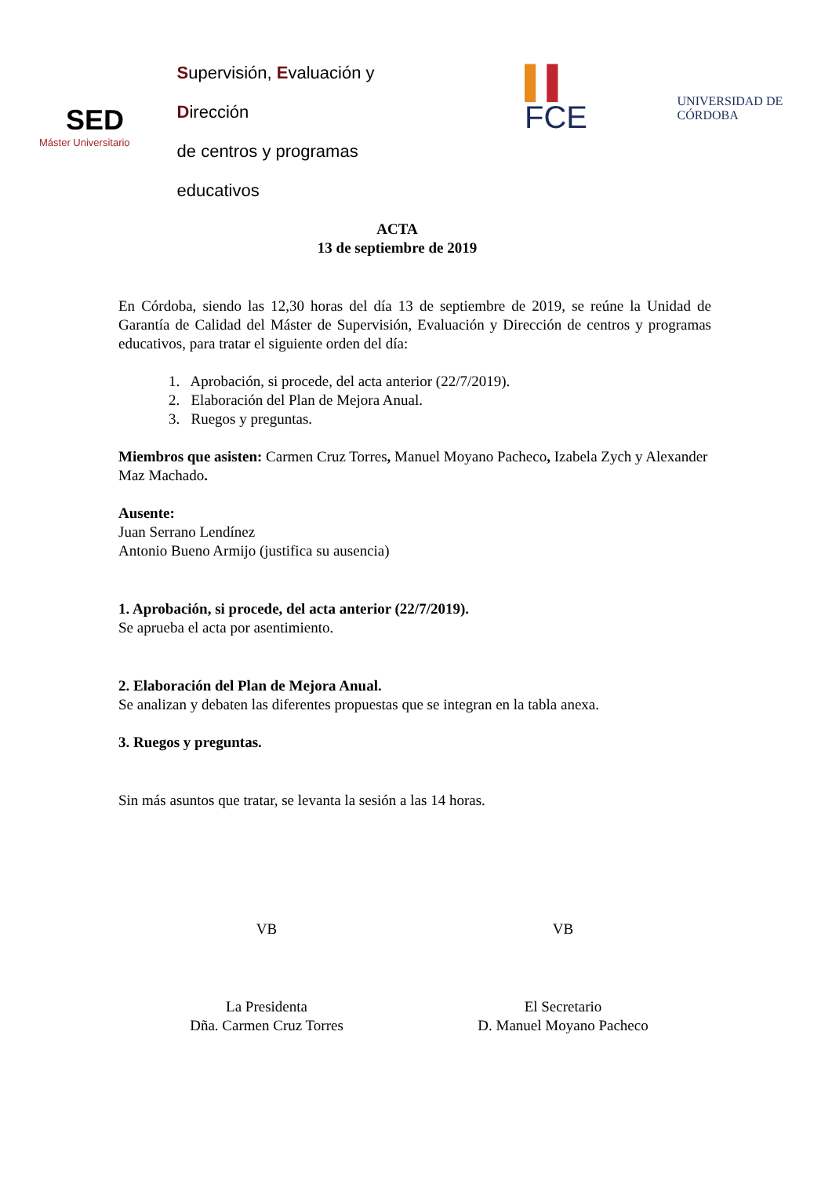SED
Máster Universitario
Supervisión, Evaluación y Dirección
de centros y programas educativos
▌▌ FCE
UNIVERSIDAD DE CÓRDOBA
ACTA
13 de septiembre de 2019
En Córdoba, siendo las 12,30 horas del día 13 de septiembre de 2019, se reúne la Unidad de Garantía de Calidad del Máster de Supervisión, Evaluación y Dirección de centros y programas educativos, para tratar el siguiente orden del día:
1. Aprobación, si procede, del acta anterior (22/7/2019).
2. Elaboración del Plan de Mejora Anual.
3. Ruegos y preguntas.
Miembros que asisten: Carmen Cruz Torres, Manuel Moyano Pacheco, Izabela Zych y Alexander Maz Machado.
Ausente:
Juan Serrano Lendínez
Antonio Bueno Armijo (justifica su ausencia)
1. Aprobación, si procede, del acta anterior (22/7/2019).
Se aprueba el acta por asentimiento.
2. Elaboración del Plan de Mejora Anual.
Se analizan y debaten las diferentes propuestas que se integran en la tabla anexa.
3. Ruegos y preguntas.
Sin más asuntos que tratar, se levanta la sesión a las 14 horas.
VB VB
La Presidenta
Dña. Carmen Cruz Torres
El Secretario
D. Manuel Moyano Pacheco